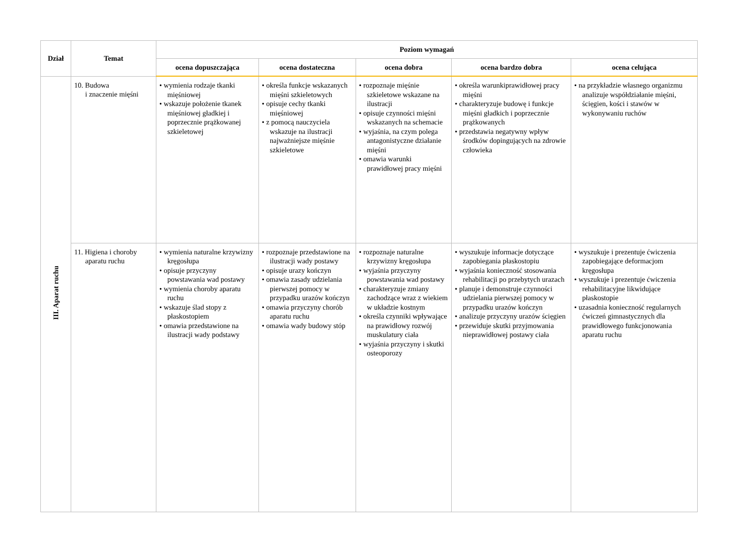| Dział | Temat | Poziom wymagań | | | | |
| --- | --- | --- | --- | --- | --- | --- |
| | | ocena dopuszczająca | ocena dostateczna | ocena dobra | ocena bardzo dobra | ocena celująca |
| III. Aparat ruchu | 10. Budowa i znaczenie mięśni | • wymienia rodzaje tkanki mięśniowej • wskazuje położenie tkanek mięśniowej gładkiej i poprzecznie prążkowanej szkieletowej | • określa funkcje wskazanych mięśni szkieletowych • opisuje cechy tkanki mięśniowej • z pomocą nauczyciela wskazuje na ilustracji najważniejsze mięśnie szkieletowe | • rozpoznaje mięśnie szkieletowe wskazane na ilustracji • opisuje czynności mięśni wskazanych na schemacie • wyjaśnia, na czym polega antagonistyczne działanie mięśni • omawia warunki prawidłowej pracy mięśni | • określa warunkiprawidłowej pracy mięśni • charakteryzuje budowę i funkcje mięśni gładkich i poprzecznie prążkowanych • przedstawia negatywny wpływ środków dopingujących na zdrowie człowieka | • na przykładzie własnego organizmu analizuje współdziałanie mięśni, ścięgien, kości i stawów w wykonywaniu ruchów |
| | 11. Higiena i choroby aparatu ruchu | • wymienia naturalne krzywizny kręgosłupa • opisuje przyczyny powstawania wad postawy • wymienia choroby aparatu ruchu • wskazuje ślad stopy z płaskostopiem • omawia przedstawione na ilustracji wady podstawy | • rozpoznaje przedstawione na ilustracji wady postawy • opisuje urazy kończyn • omawia zasady udzielania pierwszej pomocy w przypadku urazów kończyn • omawia przyczyny chorób aparatu ruchu • omawia wady budowy stóp | • rozpoznaje naturalne krzywizny kręgosłupa • wyjaśnia przyczyny powstawania wad postawy • charakteryzuje zmiany zachodzące wraz z wiekiem w układzie kostnym • określa czynniki wpływające na prawidłowy rozwój muskulatury ciała • wyjaśnia przyczyny i skutki osteoporozy | • wyszukuje informacje dotyczące zapobiegania płaskostopiu • wyjaśnia konieczność stosowania rehabilitacji po przebytych urazach • planuje i demonstruje czynności udzielania pierwszej pomocy w przypadku urazów kończyn • analizuje przyczyny urazów ścięgien • przewiduje skutki przyjmowania nieprawidłowej postawy ciała | • wyszukuje i prezentuje ćwiczenia zapobiegające deformacjom kręgosłupa • wyszukuje i prezentuje ćwiczenia rehabilitacyjne likwidujące płaskostopie • uzasadnia konieczność regularnych ćwiczeń gimnastycznych dla prawidłowego funkcjonowania aparatu ruchu |